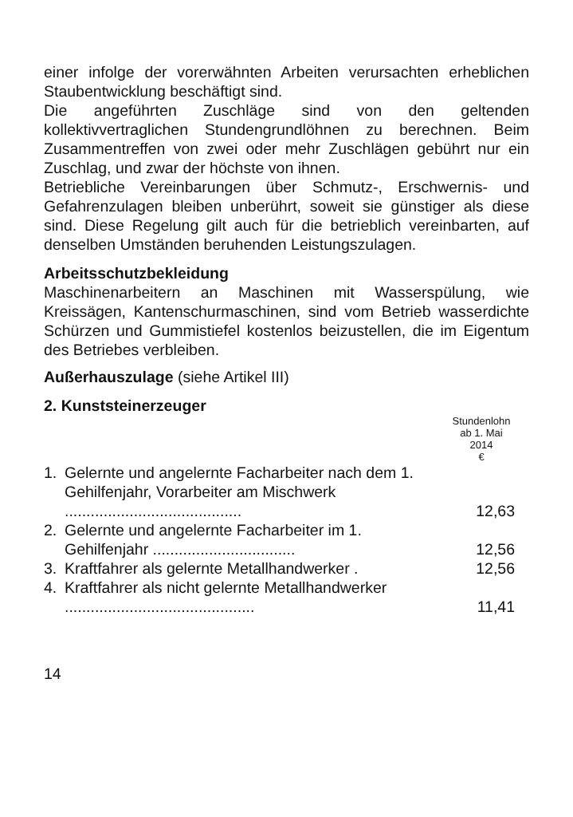einer infolge der vorerwähnten Arbeiten verursachten erheblichen Staubentwicklung beschäftigt sind.
Die angeführten Zuschläge sind von den geltenden kollektivvertraglichen Stundengrundlöhnen zu berechnen. Beim Zusammentreffen von zwei oder mehr Zuschlägen gebührt nur ein Zuschlag, und zwar der höchste von ihnen.
Betriebliche Vereinbarungen über Schmutz-, Erschwernis- und Gefahrenzulagen bleiben unberührt, soweit sie günstiger als diese sind. Diese Regelung gilt auch für die betrieblich vereinbarten, auf denselben Umständen beruhenden Leistungszulagen.
Arbeitsschutzbekleidung
Maschinenarbeitern an Maschinen mit Wasserspülung, wie Kreissägen, Kantenschurmaschinen, sind vom Betrieb wasserdichte Schürzen und Gummistiefel kostenlos beizustellen, die im Eigentum des Betriebes verbleiben.
Außerhauszulage (siehe Artikel III)
2. Kunststeinerzeuger
| | | Stundenlohn ab 1. Mai 2014 € |
| 1. | Gelernte und angelernte Facharbeiter nach dem 1. Gehilfenjahr, Vorarbeiter am Mischwerk ......................................... | 12,63 |
| 2. | Gelernte und angelernte Facharbeiter im 1. Gehilfenjahr ................................. | 12,56 |
| 3. | Kraftfahrer als gelernte Metallhandwerker . | 12,56 |
| 4. | Kraftfahrer als nicht gelernte Metallhandwerker ............................................ | 11,41 |
14